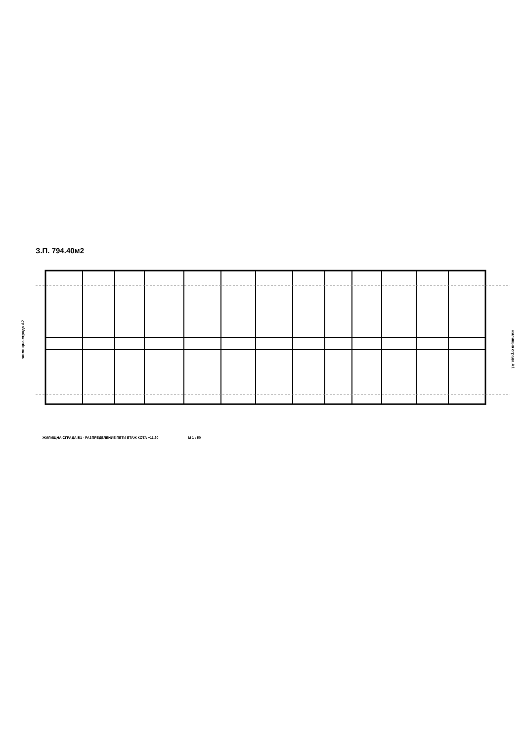З.П. 794.40м2
жилищна сграда А2
жилищна сграда А1
ЖИЛИЩНА СГРАДА Б1 - РАЗПРЕДЕЛЕНИЕ ПЕТИ ЕТАЖ КОТА +11.20 М 1 : 50